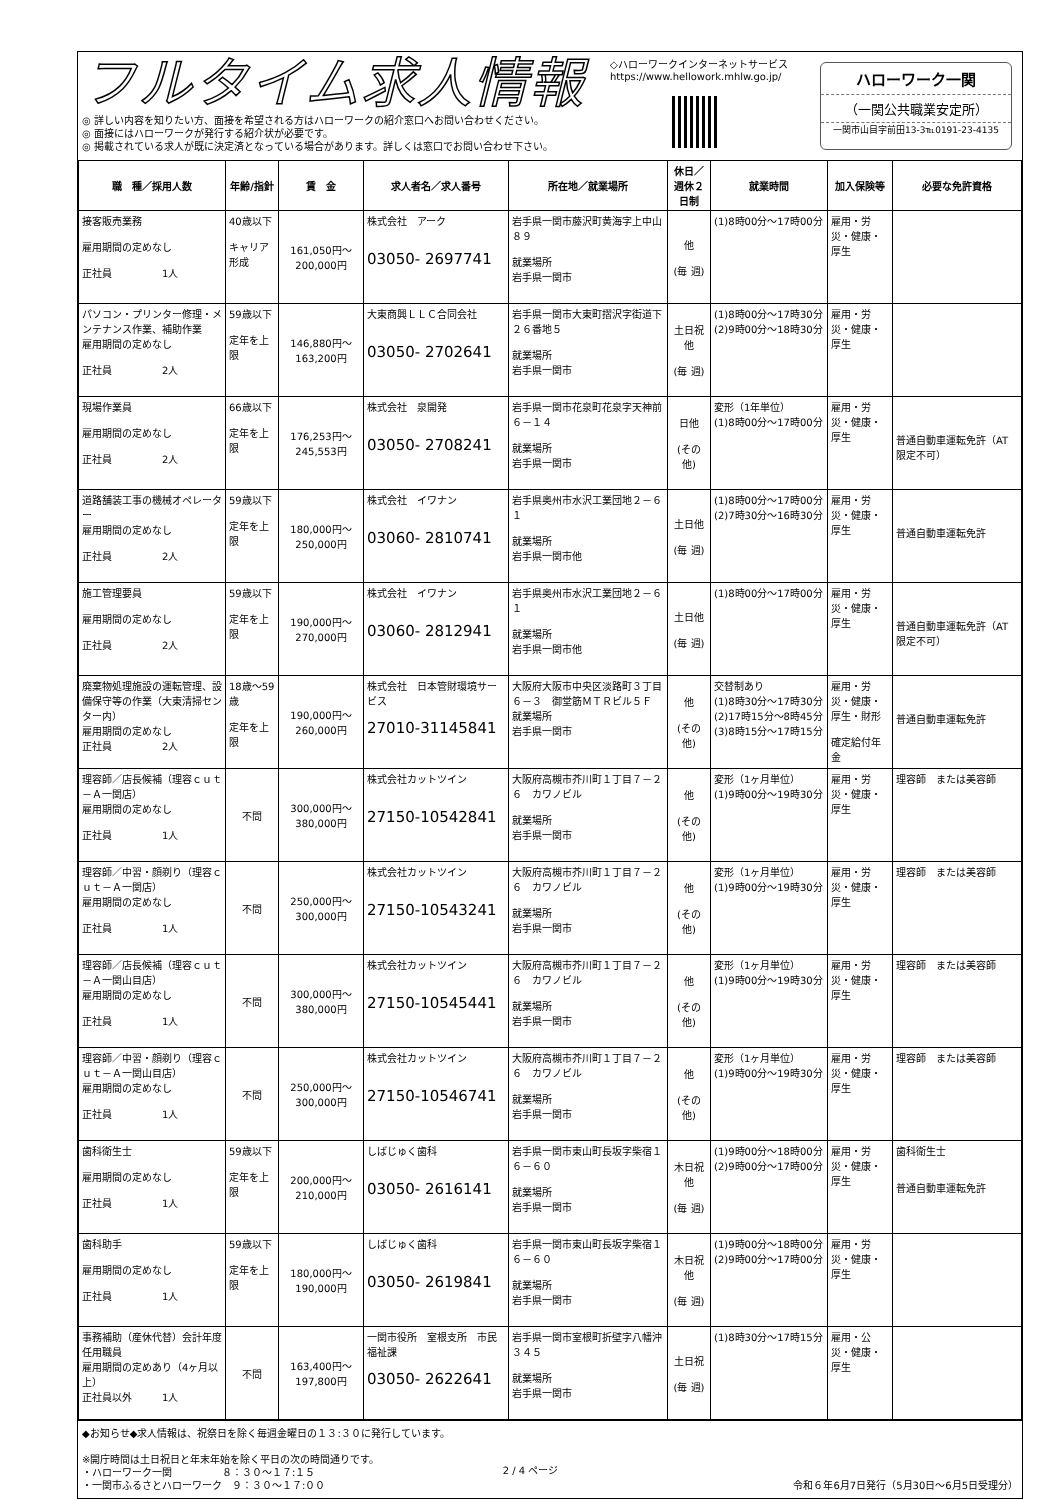フルタイム求人情報
◎ 詳しい内容を知りたい方、面接を希望される方はハローワークの紹介窓口へお問い合わせください。
◎ 面接にはハローワークが発行する紹介状が必要です。
◎ 掲載されている求人が既に決定済となっている場合があります。詳しくは窓口でお問い合わせ下さい。
◇ハローワークインターネットサービス
https://www.hellowork.mhlw.go.jp/
ハローワーク一関
（一関公共職業安定所）
一関市山目字前田13-3℡0191-23-4135
| 職 種／採用人数 | 年齢/指針 | 賃 金 | 求人者名／求人番号 | 所在地／就業場所 | 休日／週休２日制 | 就業時間 | 加入保険等 | 必要な免許資格 |
| --- | --- | --- | --- | --- | --- | --- | --- | --- |
| 接客販売業務 雇用期間の定めなし 正社員 1人 | 40歳以下 キャリア形成 | 161,050円～200,000円 | 株式会社 アーク 03050- 2697741 | 岩手県一関市藤沢町黄海字上中山８９ 就業場所 岩手県一関市 | 他 (毎 週) | (1)8時00分～17時00分 | 雇用・労災・健康・厚生 | |
| パソコン・プリンター修理・メンテナンス作業、補助作業 雇用期間の定めなし 正社員 2人 | 59歳以下 定年を上限 | 146,880円～163,200円 | 大東商興ＬＬＣ合同会社 03050- 2702641 | 岩手県一関市大東町摺沢字街道下２６番地５ 就業場所 岩手県一関市 | 土日祝他 (毎 週) | (1)8時00分～17時30分 (2)9時00分～18時30分 | 雇用・労災・健康・厚生 | |
| 現場作業員 雇用期間の定めなし 正社員 2人 | 66歳以下 定年を上限 | 176,253円～245,553円 | 株式会社 泉開発 03050- 2708241 | 岩手県一関市花泉町花泉字天神前６－１４ 就業場所 岩手県一関市 | 日他 (その他) | 変形（1年単位） (1)8時00分～17時00分 | 雇用・労災・健康・厚生 | 普通自動車運転免許（AT限定不可） |
| 道路舗装工事の機械オペレーター 雇用期間の定めなし 正社員 2人 | 59歳以下 定年を上限 | 180,000円～250,000円 | 株式会社 イワナン 03060- 2810741 | 岩手県奥州市水沢工業団地２－６１ 就業場所 岩手県一関市他 | 土日他 (毎 週) | (1)8時00分～17時00分 (2)7時30分～16時30分 | 雇用・労災・健康・厚生 | 普通自動車運転免許 |
| 施工管理要員 雇用期間の定めなし 正社員 2人 | 59歳以下 定年を上限 | 190,000円～270,000円 | 株式会社 イワナン 03060- 2812941 | 岩手県奥州市水沢工業団地２－６１ 就業場所 岩手県一関市他 | 土日他 (毎 週) | (1)8時00分～17時00分 | 雇用・労災・健康・厚生 | 普通自動車運転免許（AT限定不可） |
| 廃棄物処理施設の運転管理、設備保守等の作業（大東清掃センター内） 雇用期間の定めなし 正社員 2人 | 18歳～59歳 定年を上限 | 190,000円～260,000円 | 株式会社 日本管財環境サービス 27010-31145841 | 大阪府大阪市中央区淡路町３丁目６－３ 御堂筋ＭＴＲビル５Ｆ 就業場所 岩手県一関市 | 他 (その他) | 交替制あり (1)8時30分～17時30分 (2)17時15分～8時45分 (3)8時15分～17時15分 | 雇用・労災・健康・厚生・財形 確定給付年金 | 普通自動車運転免許 |
| 理容師／店長候補（理容ｃｕｔ－Ａ一関店） 雇用期間の定めなし 正社員 1人 | 不問 | 300,000円～380,000円 | 株式会社カットツイン 27150-10542841 | 大阪府高槻市芥川町１丁目７－２６ カワノビル 就業場所 岩手県一関市 | 他 (その他) | 変形（1ヶ月単位） (1)9時00分～19時30分 | 雇用・労災・健康・厚生 | 理容師 または美容師 |
| 理容師／中習・顔剃り（理容ｃｕｔ－Ａ一関店） 雇用期間の定めなし 正社員 1人 | 不問 | 250,000円～300,000円 | 株式会社カットツイン 27150-10543241 | 大阪府高槻市芥川町１丁目７－２６ カワノビル 就業場所 岩手県一関市 | 他 (その他) | 変形（1ヶ月単位） (1)9時00分～19時30分 | 雇用・労災・健康・厚生 | 理容師 または美容師 |
| 理容師／店長候補（理容ｃｕｔ－Ａ一関山目店） 雇用期間の定めなし 正社員 1人 | 不問 | 300,000円～380,000円 | 株式会社カットツイン 27150-10545441 | 大阪府高槻市芥川町１丁目７－２６ カワノビル 就業場所 岩手県一関市 | 他 (その他) | 変形（1ヶ月単位） (1)9時00分～19時30分 | 雇用・労災・健康・厚生 | 理容師 または美容師 |
| 理容師／中習・顔剃り（理容ｃｕｔ－Ａ一関山目店） 雇用期間の定めなし 正社員 1人 | 不問 | 250,000円～300,000円 | 株式会社カットツイン 27150-10546741 | 大阪府高槻市芥川町１丁目７－２６ カワノビル 就業場所 岩手県一関市 | 他 (その他) | 変形（1ヶ月単位） (1)9時00分～19時30分 | 雇用・労災・健康・厚生 | 理容師 または美容師 |
| 歯科衛生士 雇用期間の定めなし 正社員 1人 | 59歳以下 定年を上限 | 200,000円～210,000円 | しばじゅく歯科 03050- 2616141 | 岩手県一関市東山町長坂字柴宿１６－６０ 就業場所 岩手県一関市 | 木日祝他 (毎 週) | (1)9時00分～18時00分 (2)9時00分～17時00分 | 雇用・労災・健康・厚生 | 歯科衛生士 普通自動車運転免許 |
| 歯科助手 雇用期間の定めなし 正社員 1人 | 59歳以下 定年を上限 | 180,000円～190,000円 | しばじゅく歯科 03050- 2619841 | 岩手県一関市東山町長坂字柴宿１６－６０ 就業場所 岩手県一関市 | 木日祝他 (毎 週) | (1)9時00分～18時00分 (2)9時00分～17時00分 | 雇用・労災・健康・厚生 | |
| 事務補助（産休代替）会計年度任用職員 雇用期間の定めあり（4ヶ月以上） 正社員以外 1人 | 不問 | 163,400円～197,800円 | 一関市役所 室根支所 市民福祉課 03050- 2622641 | 岩手県一関市室根町折壁字八幡沖３４５ 就業場所 岩手県一関市 | 土日祝 (毎 週) | (1)8時30分～17時15分 | 雇用・公災・健康・厚生 | |
◆お知らせ◆求人情報は、祝祭日を除く毎週金曜日の１３:３０に発行しています。
※開庁時間は土日祝日と年末年始を除く平日の次の時間通りです。
・ハローワーク一関　　　　　８：３０～１７:１５
・一関市ふるさとハローワーク　９：３０～１７:００ 令和６年6月7日発行（5月30日～6月5日受理分）
2 / 4 ページ